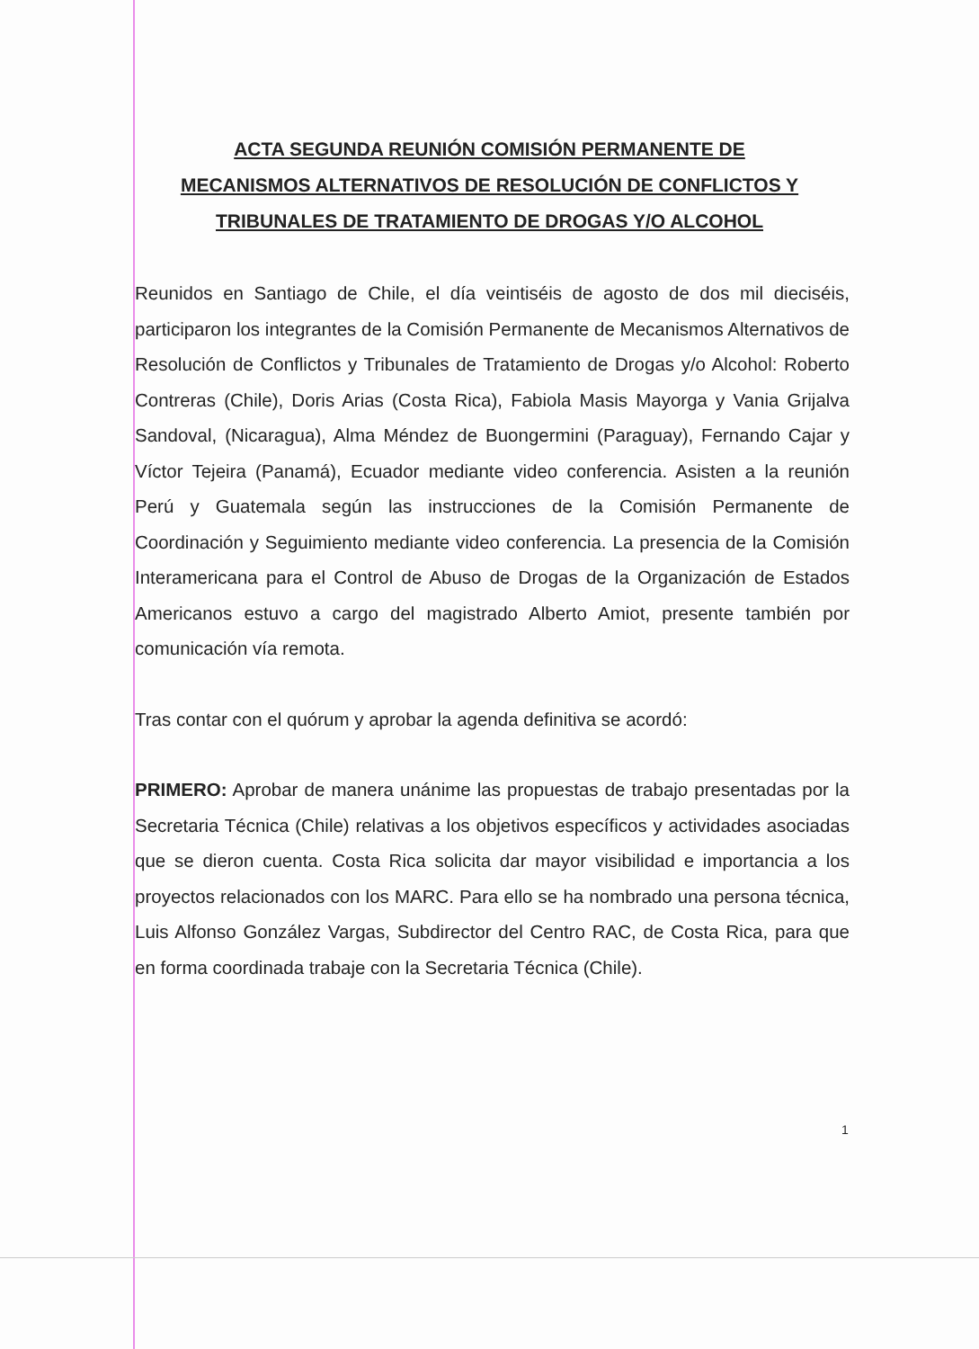ACTA SEGUNDA REUNIÓN COMISIÓN PERMANENTE DE
MECANISMOS ALTERNATIVOS DE RESOLUCIÓN DE CONFLICTOS Y
TRIBUNALES DE TRATAMIENTO DE DROGAS Y/O ALCOHOL
Reunidos en Santiago de Chile, el día veintiséis de agosto de dos mil dieciséis, participaron los integrantes de la Comisión Permanente de Mecanismos Alternativos de Resolución de Conflictos y Tribunales de Tratamiento de Drogas y/o Alcohol: Roberto Contreras (Chile), Doris Arias (Costa Rica), Fabiola Masis Mayorga y Vania Grijalva Sandoval, (Nicaragua), Alma Méndez de Buongermini (Paraguay), Fernando Cajar y Víctor Tejeira (Panamá), Ecuador mediante video conferencia. Asisten a la reunión Perú y Guatemala según las instrucciones de la Comisión Permanente de Coordinación y Seguimiento mediante video conferencia. La presencia de la Comisión Interamericana para el Control de Abuso de Drogas de la Organización de Estados Americanos estuvo a cargo del magistrado Alberto Amiot, presente también por comunicación vía remota.
Tras contar con el quórum y aprobar la agenda definitiva se acordó:
PRIMERO: Aprobar de manera unánime las propuestas de trabajo presentadas por la Secretaria Técnica (Chile) relativas a los objetivos específicos y actividades asociadas que se dieron cuenta. Costa Rica solicita dar mayor visibilidad e importancia a los proyectos relacionados con los MARC. Para ello se ha nombrado una persona técnica, Luis Alfonso González Vargas, Subdirector del Centro RAC, de Costa Rica, para que en forma coordinada trabaje con la Secretaria Técnica (Chile).
1